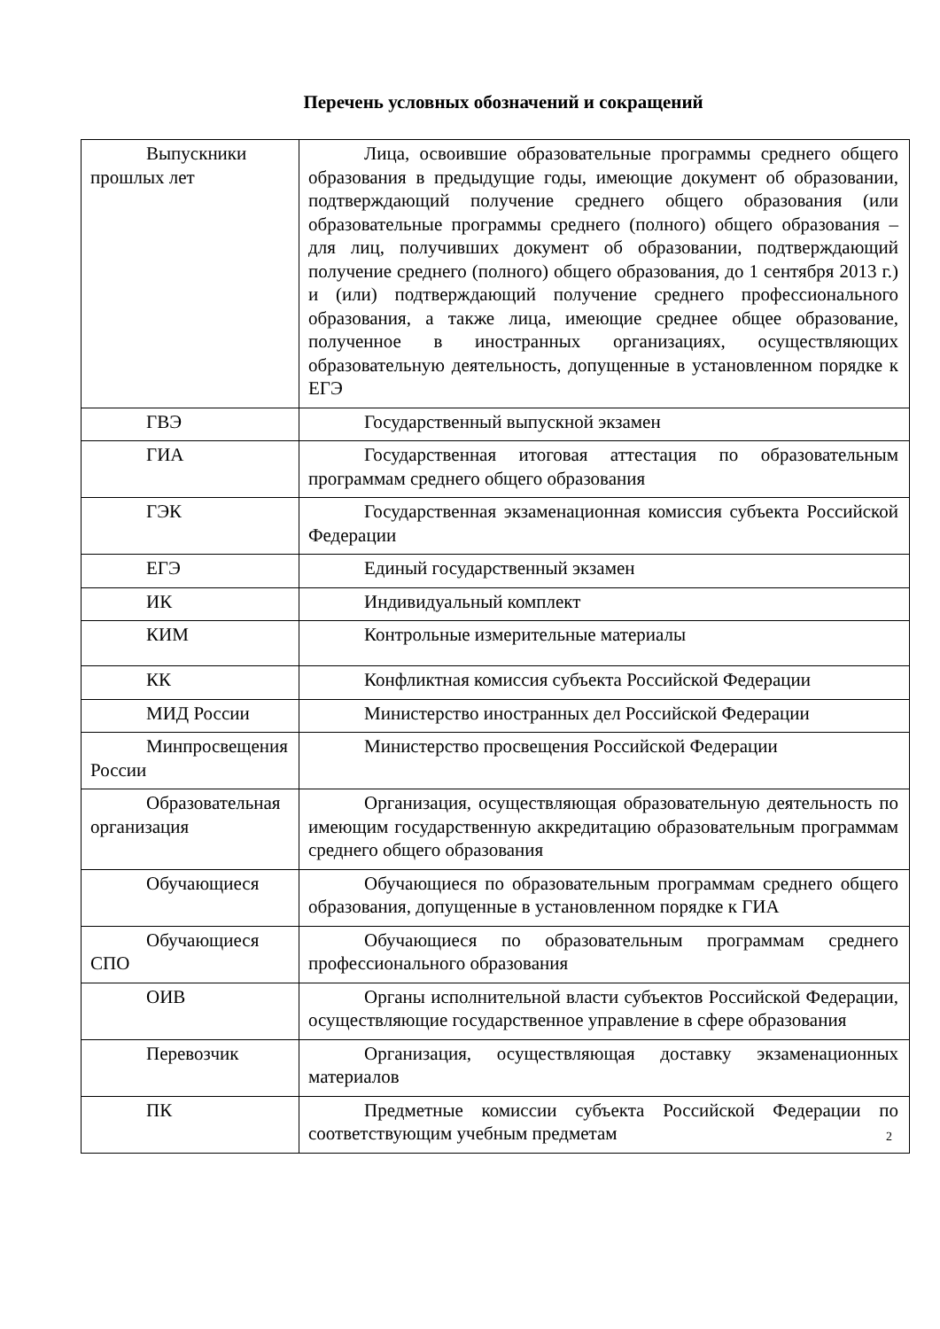Перечень условных обозначений и сокращений
| Выпускники прошлых лет | Лица, освоившие образовательные программы среднего общего образования в предыдущие годы, имеющие документ об образовании, подтверждающий получение среднего общего образования (или образовательные программы среднего (полного) общего образования – для лиц, получивших документ об образовании, подтверждающий получение среднего (полного) общего образования, до 1 сентября 2013 г.) и (или) подтверждающий получение среднего профессионального образования, а также лица, имеющие среднее общее образование, полученное в иностранных организациях, осуществляющих образовательную деятельность, допущенные в установленном порядке к ЕГЭ |
| ГВЭ | Государственный выпускной экзамен |
| ГИА | Государственная итоговая аттестация по образовательным программам среднего общего образования |
| ГЭК | Государственная экзаменационная комиссия субъекта Российской Федерации |
| ЕГЭ | Единый государственный экзамен |
| ИК | Индивидуальный комплект |
| КИМ | Контрольные измерительные материалы |
| КК | Конфликтная комиссия субъекта Российской Федерации |
| МИД России | Министерство иностранных дел Российской Федерации |
| Минпросвещения России | Министерство просвещения Российской Федерации |
| Образовательная организация | Организация, осуществляющая образовательную деятельность по имеющим государственную аккредитацию образовательным программам среднего общего образования |
| Обучающиеся | Обучающиеся по образовательным программам среднего общего образования, допущенные в установленном порядке к ГИА |
| Обучающиеся СПО | Обучающиеся по образовательным программам среднего профессионального образования |
| ОИВ | Органы исполнительной власти субъектов Российской Федерации, осуществляющие государственное управление в сфере образования |
| Перевозчик | Организация, осуществляющая доставку экзаменационных материалов |
| ПК | Предметные комиссии субъекта Российской Федерации по соответствующим учебным предметам |
2